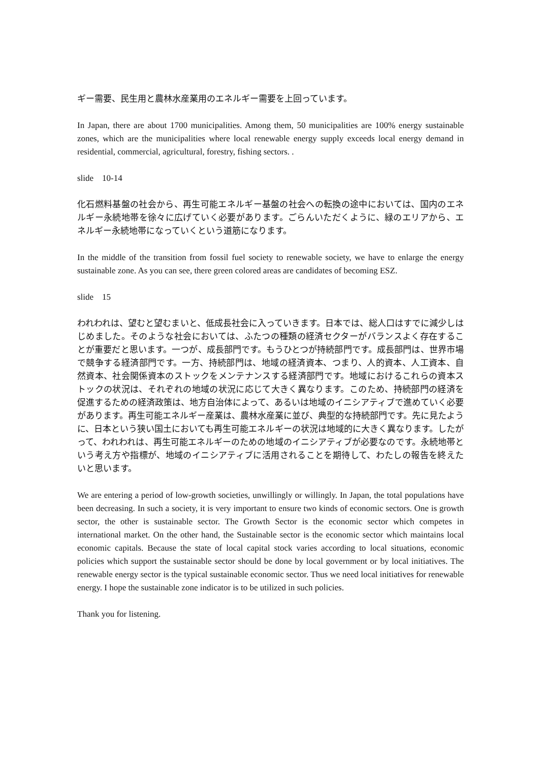ギー需要、民生用と農林水産業用のエネルギー需要を上回っています。
In Japan, there are about 1700 municipalities. Among them, 50 municipalities are 100% energy sustainable zones, which are the municipalities where local renewable energy supply exceeds local energy demand in residential, commercial, agricultural, forestry, fishing sectors. .
slide　10-14
化石燃料基盤の社会から、再生可能エネルギー基盤の社会への転換の途中においては、国内のエネルギー永続地帯を徐々に広げていく必要があります。ごらんいただくように、緑のエリアから、エネルギー永続地帯になっていくという道筋になります。
In the middle of the transition from fossil fuel society to renewable society, we have to enlarge the energy sustainable zone. As you can see, there green colored areas are candidates of becoming ESZ.
slide　15
われわれは、望むと望むまいと、低成長社会に入っていきます。日本では、総人口はすでに減少しはじめました。そのような社会においては、ふたつの種類の経済セクターがバランスよく存在することが重要だと思います。一つが、成長部門です。もうひとつが持続部門です。成長部門は、世界市場で競争する経済部門です。一方、持続部門は、地域の経済資本、つまり、人的資本、人工資本、自然資本、社会関係資本のストックをメンテナンスする経済部門です。地域におけるこれらの資本ストックの状況は、それぞれの地域の状況に応じて大きく異なります。このため、持続部門の経済を促進するための経済政策は、地方自治体によって、あるいは地域のイニシアティブで進めていく必要があります。再生可能エネルギー産業は、農林水産業に並び、典型的な持続部門です。先に見たように、日本という狭い国土においても再生可能エネルギーの状況は地域的に大きく異なります。したがって、われわれは、再生可能エネルギーのための地域のイニシアティブが必要なのです。永続地帯という考え方や指標が、地域のイニシアティブに活用されることを期待して、わたしの報告を終えたいと思います。
We are entering a period of low-growth societies, unwillingly or willingly. In Japan, the total populations have been decreasing. In such a society, it is very important to ensure two kinds of economic sectors. One is growth sector, the other is sustainable sector. The Growth Sector is the economic sector which competes in international market. On the other hand, the Sustainable sector is the economic sector which maintains local economic capitals. Because the state of local capital stock varies according to local situations, economic policies which support the sustainable sector should be done by local government or by local initiatives. The renewable energy sector is the typical sustainable economic sector. Thus we need local initiatives for renewable energy. I hope the sustainable zone indicator is to be utilized in such policies.
Thank you for listening.